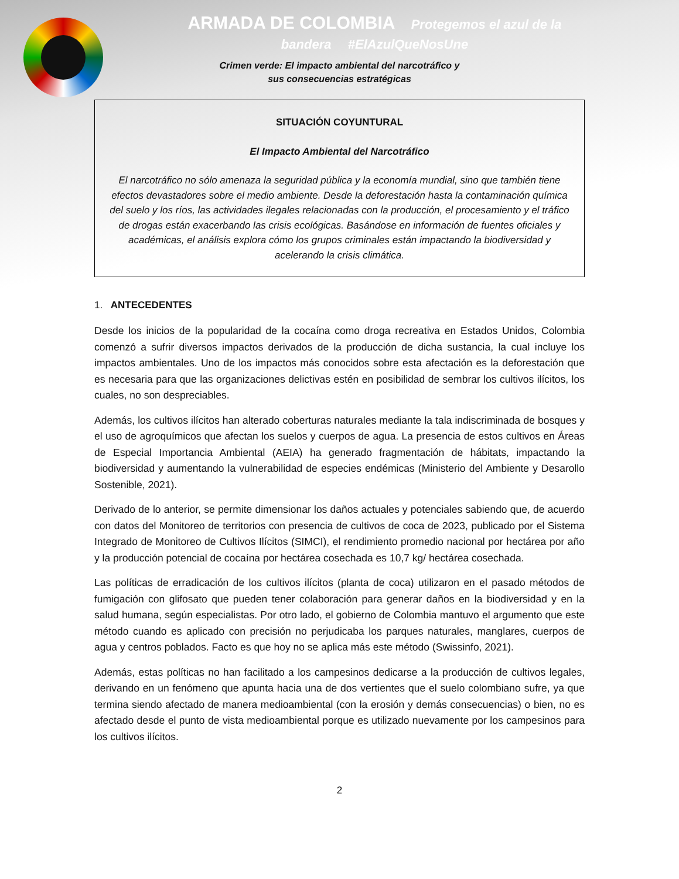ARMADA DE COLOMBIA Protegemos el azul de la bandera #ElAzulQueNosUne
Crimen verde: El impacto ambiental del narcotráfico y
sus consecuencias estratégicas
SITUACIÓN COYUNTURAL
El Impacto Ambiental del Narcotráfico
El narcotráfico no sólo amenaza la seguridad pública y la economía mundial, sino que también tiene efectos devastadores sobre el medio ambiente. Desde la deforestación hasta la contaminación química del suelo y los ríos, las actividades ilegales relacionadas con la producción, el procesamiento y el tráfico de drogas están exacerbando las crisis ecológicas. Basándose en información de fuentes oficiales y académicas, el análisis explora cómo los grupos criminales están impactando la biodiversidad y acelerando la crisis climática.
1. ANTECEDENTES
Desde los inicios de la popularidad de la cocaína como droga recreativa en Estados Unidos, Colombia comenzó a sufrir diversos impactos derivados de la producción de dicha sustancia, la cual incluye los impactos ambientales. Uno de los impactos más conocidos sobre esta afectación es la deforestación que es necesaria para que las organizaciones delictivas estén en posibilidad de sembrar los cultivos ilícitos, los cuales, no son despreciables.
Además, los cultivos ilícitos han alterado coberturas naturales mediante la tala indiscriminada de bosques y el uso de agroquímicos que afectan los suelos y cuerpos de agua. La presencia de estos cultivos en Áreas de Especial Importancia Ambiental (AEIA) ha generado fragmentación de hábitats, impactando la biodiversidad y aumentando la vulnerabilidad de especies endémicas (Ministerio del Ambiente y Desarollo Sostenible, 2021).
Derivado de lo anterior, se permite dimensionar los daños actuales y potenciales sabiendo que, de acuerdo con datos del Monitoreo de territorios con presencia de cultivos de coca de 2023, publicado por el Sistema Integrado de Monitoreo de Cultivos Ilícitos (SIMCI), el rendimiento promedio nacional por hectárea por año y la producción potencial de cocaína por hectárea cosechada es 10,7 kg/ hectárea cosechada.
Las políticas de erradicación de los cultivos ilícitos (planta de coca) utilizaron en el pasado métodos de fumigación con glifosato que pueden tener colaboración para generar daños en la biodiversidad y en la salud humana, según especialistas. Por otro lado, el gobierno de Colombia mantuvo el argumento que este método cuando es aplicado con precisión no perjudicaba los parques naturales, manglares, cuerpos de agua y centros poblados. Facto es que hoy no se aplica más este método (Swissinfo, 2021).
Además, estas políticas no han facilitado a los campesinos dedicarse a la producción de cultivos legales, derivando en un fenómeno que apunta hacia una de dos vertientes que el suelo colombiano sufre, ya que termina siendo afectado de manera medioambiental (con la erosión y demás consecuencias) o bien, no es afectado desde el punto de vista medioambiental porque es utilizado nuevamente por los campesinos para los cultivos ilícitos.
2